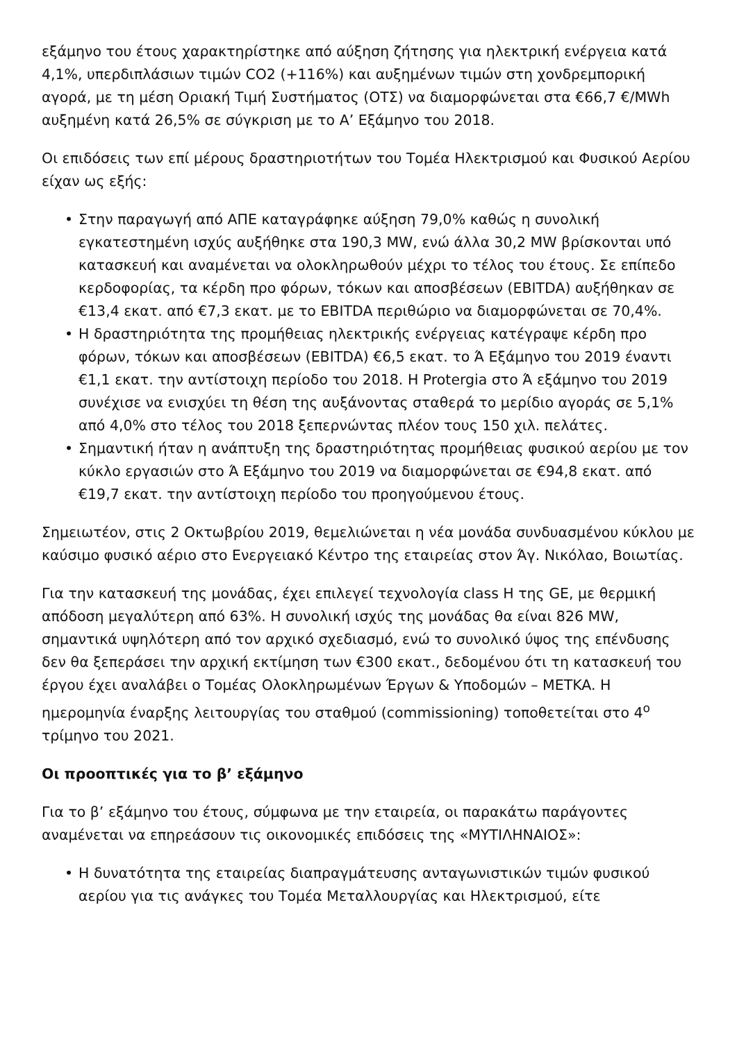εξάμηνο του έτους χαρακτηρίστηκε από αύξηση ζήτησης για ηλεκτρική ενέργεια κατά 4,1%, υπερδιπλάσιων τιμών CO2 (+116%) και αυξημένων τιμών στη χονδρεμπορική αγορά, με τη μέση Οριακή Τιμή Συστήματος (ΟΤΣ) να διαμορφώνεται στα €66,7 €/MWh αυξημένη κατά 26,5% σε σύγκριση με το Α’ Εξάμηνο του 2018.
Οι επιδόσεις των επί μέρους δραστηριοτήτων του Τομέα Ηλεκτρισμού και Φυσικού Αερίου είχαν ως εξής:
• Στην παραγωγή από ΑΠΕ καταγράφηκε αύξηση 79,0% καθώς η συνολική εγκατεστημένη ισχύς αυξήθηκε στα 190,3 MW, ενώ άλλα 30,2 MW βρίσκονται υπό κατασκευή και αναμένεται να ολοκληρωθούν μέχρι το τέλος του έτους. Σε επίπεδο κερδοφορίας, τα κέρδη προ φόρων, τόκων και αποσβέσεων (EBITDA) αυξήθηκαν σε €13,4 εκατ. από €7,3 εκατ. με το EBITDA περιθώριο να διαμορφώνεται σε 70,4%.
• Η δραστηριότητα της προμήθειας ηλεκτρικής ενέργειας κατέγραψε κέρδη προ φόρων, τόκων και αποσβέσεων (EBITDA) €6,5 εκατ. το Ά Εξάμηνο του 2019 έναντι €1,1 εκατ. την αντίστοιχη περίοδο του 2018. Η Protergia στο Ά εξάμηνο του 2019 συνέχισε να ενισχύει τη θέση της αυξάνοντας σταθερά το μερίδιο αγοράς σε 5,1% από 4,0% στο τέλος του 2018 ξεπερνώντας πλέον τους 150 χιλ. πελάτες.
• Σημαντική ήταν η ανάπτυξη της δραστηριότητας προμήθειας φυσικού αερίου με τον κύκλο εργασιών στο Ά Εξάμηνο του 2019 να διαμορφώνεται σε €94,8 εκατ. από €19,7 εκατ. την αντίστοιχη περίοδο του προηγούμενου έτους.
Σημειωτέον, στις 2 Οκτωβρίου 2019, θεμελιώνεται η νέα μονάδα συνδυασμένου κύκλου με καύσιμο φυσικό αέριο στο Ενεργειακό Κέντρο της εταιρείας στον Άγ. Νικόλαο, Βοιωτίας.
Για την κατασκευή της μονάδας, έχει επιλεγεί τεχνολογία class H της GE, με θερμική απόδοση μεγαλύτερη από 63%. Η συνολική ισχύς της μονάδας θα είναι 826 MW, σημαντικά υψηλότερη από τον αρχικό σχεδιασμό, ενώ το συνολικό ύψος της επένδυσης δεν θα ξεπεράσει την αρχική εκτίμηση των €300 εκατ., δεδομένου ότι τη κατασκευή του έργου έχει αναλάβει ο Τομέας Ολοκληρωμένων Έργων & Υποδομών – METKA. Η ημερομηνία έναρξης λειτουργίας του σταθμού (commissioning) τοποθετείται στο 4<sup>ο</sup> τρίμηνο του 2021.
Οι προοπτικές για το β’ εξάμηνο
Για το β’ εξάμηνο του έτους, σύμφωνα με την εταιρεία, οι παρακάτω παράγοντες αναμένεται να επηρεάσουν τις οικονομικές επιδόσεις της «ΜΥΤΙΛΗΝΑΙΟΣ»:
• Η δυνατότητα της εταιρείας διαπραγμάτευσης ανταγωνιστικών τιμών φυσικού αερίου για τις ανάγκες του Τομέα Μεταλλουργίας και Ηλεκτρισμού, είτε